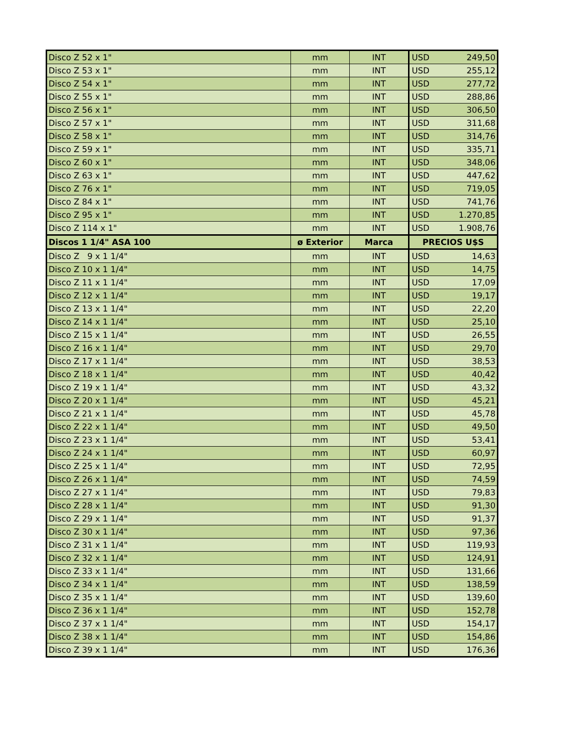| Disco Z 52 x 1" | mm | INT | USD | 249,50 |
| Disco Z 53 x 1" | mm | INT | USD | 255,12 |
| Disco Z 54 x 1" | mm | INT | USD | 277,72 |
| Disco Z 55 x 1" | mm | INT | USD | 288,86 |
| Disco Z 56 x 1" | mm | INT | USD | 306,50 |
| Disco Z 57 x 1" | mm | INT | USD | 311,68 |
| Disco Z 58 x 1" | mm | INT | USD | 314,76 |
| Disco Z 59 x 1" | mm | INT | USD | 335,71 |
| Disco Z 60 x 1" | mm | INT | USD | 348,06 |
| Disco Z 63 x 1" | mm | INT | USD | 447,62 |
| Disco Z 76 x 1" | mm | INT | USD | 719,05 |
| Disco Z 84 x 1" | mm | INT | USD | 741,76 |
| Disco Z 95 x 1" | mm | INT | USD | 1.270,85 |
| Disco Z 114 x 1" | mm | INT | USD | 1.908,76 |
| Discos 1 1/4" ASA 100 | ø Exterior | Marca | PRECIOS U$S | |
| Disco Z 9 x 1 1/4" | mm | INT | USD | 14,63 |
| Disco Z 10 x 1 1/4" | mm | INT | USD | 14,75 |
| Disco Z 11 x 1 1/4" | mm | INT | USD | 17,09 |
| Disco Z 12 x 1 1/4" | mm | INT | USD | 19,17 |
| Disco Z 13 x 1 1/4" | mm | INT | USD | 22,20 |
| Disco Z 14 x 1 1/4" | mm | INT | USD | 25,10 |
| Disco Z 15 x 1 1/4" | mm | INT | USD | 26,55 |
| Disco Z 16 x 1 1/4" | mm | INT | USD | 29,70 |
| Disco Z 17 x 1 1/4" | mm | INT | USD | 38,53 |
| Disco Z 18 x 1 1/4" | mm | INT | USD | 40,42 |
| Disco Z 19 x 1 1/4" | mm | INT | USD | 43,32 |
| Disco Z 20 x 1 1/4" | mm | INT | USD | 45,21 |
| Disco Z 21 x 1 1/4" | mm | INT | USD | 45,78 |
| Disco Z 22 x 1 1/4" | mm | INT | USD | 49,50 |
| Disco Z 23 x 1 1/4" | mm | INT | USD | 53,41 |
| Disco Z 24 x 1 1/4" | mm | INT | USD | 60,97 |
| Disco Z 25 x 1 1/4" | mm | INT | USD | 72,95 |
| Disco Z 26 x 1 1/4" | mm | INT | USD | 74,59 |
| Disco Z 27 x 1 1/4" | mm | INT | USD | 79,83 |
| Disco Z 28 x 1 1/4" | mm | INT | USD | 91,30 |
| Disco Z 29 x 1 1/4" | mm | INT | USD | 91,37 |
| Disco Z 30 x 1 1/4" | mm | INT | USD | 97,36 |
| Disco Z 31 x 1 1/4" | mm | INT | USD | 119,93 |
| Disco Z 32 x 1 1/4" | mm | INT | USD | 124,91 |
| Disco Z 33 x 1 1/4" | mm | INT | USD | 131,66 |
| Disco Z 34 x 1 1/4" | mm | INT | USD | 138,59 |
| Disco Z 35 x 1 1/4" | mm | INT | USD | 139,60 |
| Disco Z 36 x 1 1/4" | mm | INT | USD | 152,78 |
| Disco Z 37 x 1 1/4" | mm | INT | USD | 154,17 |
| Disco Z 38 x 1 1/4" | mm | INT | USD | 154,86 |
| Disco Z 39 x 1 1/4" | mm | INT | USD | 176,36 |